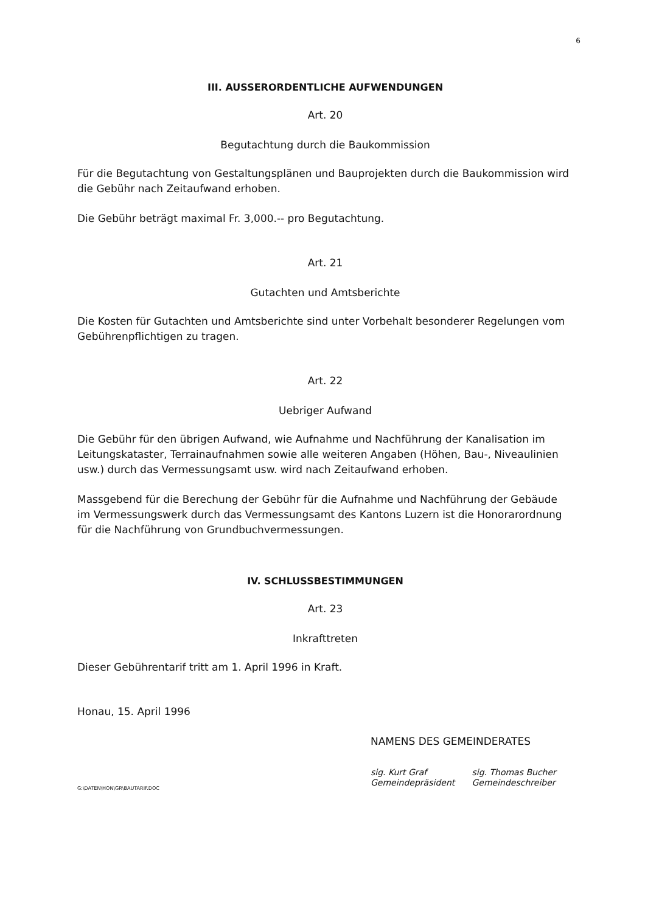6
III. AUSSERORDENTLICHE AUFWENDUNGEN
Art. 20
Begutachtung durch die Baukommission
Für die Begutachtung von Gestaltungsplänen und Bauprojekten durch die Baukommission wird die Gebühr nach Zeitaufwand erhoben.
Die Gebühr beträgt maximal Fr. 3,000.-- pro Begutachtung.
Art. 21
Gutachten und Amtsberichte
Die Kosten für Gutachten und Amtsberichte sind unter Vorbehalt besonderer Regelungen vom Gebührenpflichtigen zu tragen.
Art. 22
Uebriger Aufwand
Die Gebühr für den übrigen Aufwand, wie Aufnahme und Nachführung der Kanalisation im Leitungskataster, Terrainaufnahmen sowie alle weiteren Angaben (Höhen, Bau-, Niveaulinien usw.) durch das Vermessungsamt usw. wird nach Zeitaufwand erhoben.
Massgebend für die Berechung der Gebühr für die Aufnahme und Nachführung der Gebäude im Vermessungswerk durch das Vermessungsamt des Kantons Luzern ist die Honorarordnung für die Nachführung von Grundbuchvermessungen.
IV. SCHLUSSBESTIMMUNGEN
Art. 23
Inkrafttreten
Dieser Gebührentarif tritt am 1. April 1996 in Kraft.
Honau, 15. April 1996
NAMENS DES GEMEINDERATES
sig. Kurt Graf
Gemeindepräsident
sig. Thomas Bucher
Gemeindeschreiber
G:\DATEN\HON\GR\BAUTARIF.DOC